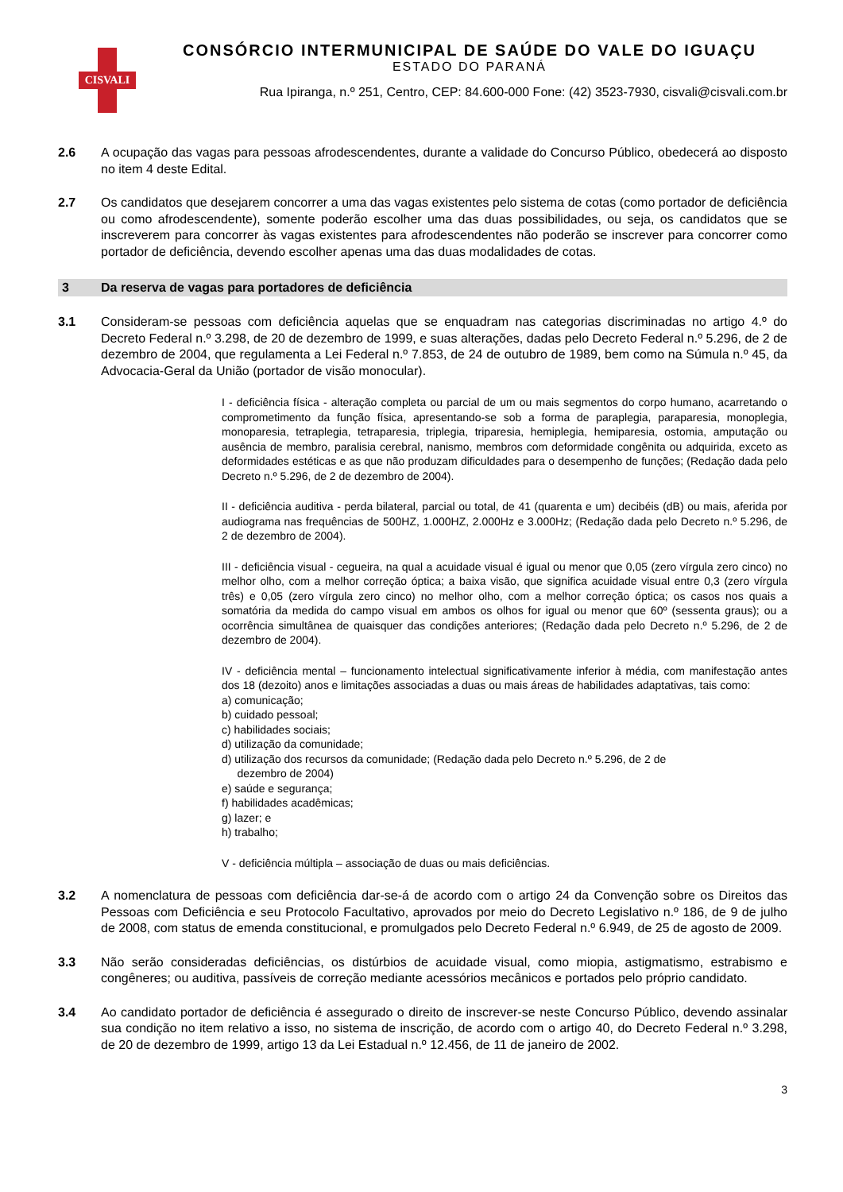CISVALI
CONSÓRCIO INTERMUNICIPAL DE SAÚDE DO VALE DO IGUAÇU
ESTADO DO PARANÁ
Rua Ipiranga, n.º 251, Centro, CEP: 84.600-000 Fone: (42) 3523-7930, cisvali@cisvali.com.br
2.6 A ocupação das vagas para pessoas afrodescendentes, durante a validade do Concurso Público, obedecerá ao disposto no item 4 deste Edital.
2.7 Os candidatos que desejarem concorrer a uma das vagas existentes pelo sistema de cotas (como portador de deficiência ou como afrodescendente), somente poderão escolher uma das duas possibilidades, ou seja, os candidatos que se inscreverem para concorrer às vagas existentes para afrodescendentes não poderão se inscrever para concorrer como portador de deficiência, devendo escolher apenas uma das duas modalidades de cotas.
3 Da reserva de vagas para portadores de deficiência
3.1 Consideram-se pessoas com deficiência aquelas que se enquadram nas categorias discriminadas no artigo 4.º do Decreto Federal n.º 3.298, de 20 de dezembro de 1999, e suas alterações, dadas pelo Decreto Federal n.º 5.296, de 2 de dezembro de 2004, que regulamenta a Lei Federal n.º 7.853, de 24 de outubro de 1989, bem como na Súmula n.º 45, da Advocacia-Geral da União (portador de visão monocular).
I - deficiência física - alteração completa ou parcial de um ou mais segmentos do corpo humano, acarretando o comprometimento da função física, apresentando-se sob a forma de paraplegia, paraparesia, monoplegia, monoparesia, tetraplegia, tetraparesia, triplegia, triparesia, hemiplegia, hemiparesia, ostomia, amputação ou ausência de membro, paralisia cerebral, nanismo, membros com deformidade congênita ou adquirida, exceto as deformidades estéticas e as que não produzam dificuldades para o desempenho de funções; (Redação dada pelo Decreto n.º 5.296, de 2 de dezembro de 2004).
II - deficiência auditiva - perda bilateral, parcial ou total, de 41 (quarenta e um) decibéis (dB) ou mais, aferida por audiograma nas frequências de 500HZ, 1.000HZ, 2.000Hz e 3.000Hz; (Redação dada pelo Decreto n.º 5.296, de 2 de dezembro de 2004).
III - deficiência visual - cegueira, na qual a acuidade visual é igual ou menor que 0,05 (zero vírgula zero cinco) no melhor olho, com a melhor correção óptica; a baixa visão, que significa acuidade visual entre 0,3 (zero vírgula três) e 0,05 (zero vírgula zero cinco) no melhor olho, com a melhor correção óptica; os casos nos quais a somatória da medida do campo visual em ambos os olhos for igual ou menor que 60º (sessenta graus); ou a ocorrência simultânea de quaisquer das condições anteriores; (Redação dada pelo Decreto n.º 5.296, de 2 de dezembro de 2004).
IV - deficiência mental – funcionamento intelectual significativamente inferior à média, com manifestação antes dos 18 (dezoito) anos e limitações associadas a duas ou mais áreas de habilidades adaptativas, tais como:
a) comunicação;
b) cuidado pessoal;
c) habilidades sociais;
d) utilização da comunidade;
d) utilização dos recursos da comunidade; (Redação dada pelo Decreto n.º 5.296, de 2 de
dezembro de 2004)
e) saúde e segurança;
f) habilidades acadêmicas;
g) lazer; e
h) trabalho;
V - deficiência múltipla – associação de duas ou mais deficiências.
3.2 A nomenclatura de pessoas com deficiência dar-se-á de acordo com o artigo 24 da Convenção sobre os Direitos das Pessoas com Deficiência e seu Protocolo Facultativo, aprovados por meio do Decreto Legislativo n.º 186, de 9 de julho de 2008, com status de emenda constitucional, e promulgados pelo Decreto Federal n.º 6.949, de 25 de agosto de 2009.
3.3 Não serão consideradas deficiências, os distúrbios de acuidade visual, como miopia, astigmatismo, estrabismo e congêneres; ou auditiva, passíveis de correção mediante acessórios mecânicos e portados pelo próprio candidato.
3.4 Ao candidato portador de deficiência é assegurado o direito de inscrever-se neste Concurso Público, devendo assinalar sua condição no item relativo a isso, no sistema de inscrição, de acordo com o artigo 40, do Decreto Federal n.º 3.298, de 20 de dezembro de 1999, artigo 13 da Lei Estadual n.º 12.456, de 11 de janeiro de 2002.
3